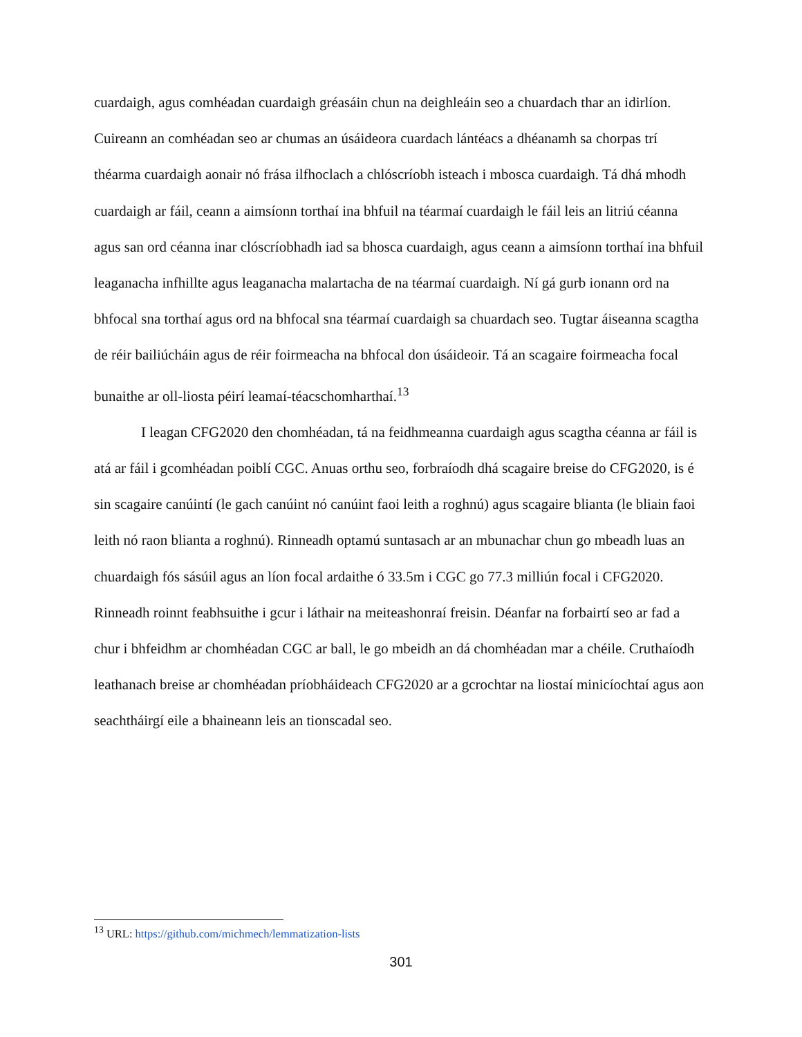cuardaigh, agus comhéadan cuardaigh gréasáin chun na deighleáin seo a chuardach thar an idirlíon. Cuireann an comhéadan seo ar chumas an úsáideora cuardach lántéacs a dhéanamh sa chorpas trí théarma cuardaigh aonair nó frása ilfhoclach a chlóscríobh isteach i mbosca cuardaigh. Tá dhá mhodh cuardaigh ar fáil, ceann a aimsíonn torthaí ina bhfuil na téarmaí cuardaigh le fáil leis an litriú céanna agus san ord céanna inar clóscríobhadh iad sa bhosca cuardaigh, agus ceann a aimsíonn torthaí ina bhfuil leaganacha infhillte agus leaganacha malartacha de na téarmaí cuardaigh. Ní gá gurb ionann ord na bhfocal sna torthaí agus ord na bhfocal sna téarmaí cuardaigh sa chuardach seo. Tugtar áiseanna scagtha de réir bailiúcháin agus de réir foirmeacha na bhfocal don úsáideoir. Tá an scagaire foirmeacha focal bunaithe ar oll-liosta péirí leamaí-téacschomharthaí.<sup>13</sup>
I leagan CFG2020 den chomhéadan, tá na feidhmeanna cuardaigh agus scagtha céanna ar fáil is atá ar fáil i gcomhéadan poiblí CGC. Anuas orthu seo, forbraíodh dhá scagaire breise do CFG2020, is é sin scagaire canúintí (le gach canúint nó canúint faoi leith a roghnú) agus scagaire blianta (le bliain faoi leith nó raon blianta a roghnú). Rinneadh optamú suntasach ar an mbunachar chun go mbeadh luas an chuardaigh fós sásúil agus an líon focal ardaithe ó 33.5m i CGC go 77.3 milliún focal i CFG2020. Rinneadh roinnt feabhsuithe i gcur i láthair na meiteashonraí freisin. Déanfar na forbairtí seo ar fad a chur i bhfeidhm ar chomhéadan CGC ar ball, le go mbeidh an dá chomhéadan mar a chéile. Cruthaíodh leathanach breise ar chomhéadan príobháideach CFG2020 ar a gcrochtar na liostaí minicíochtaí agus aon seachtháirgí eile a bhaineann leis an tionscadal seo.
<sup>13</sup> URL: https://github.com/michmech/lemmatization-lists
301